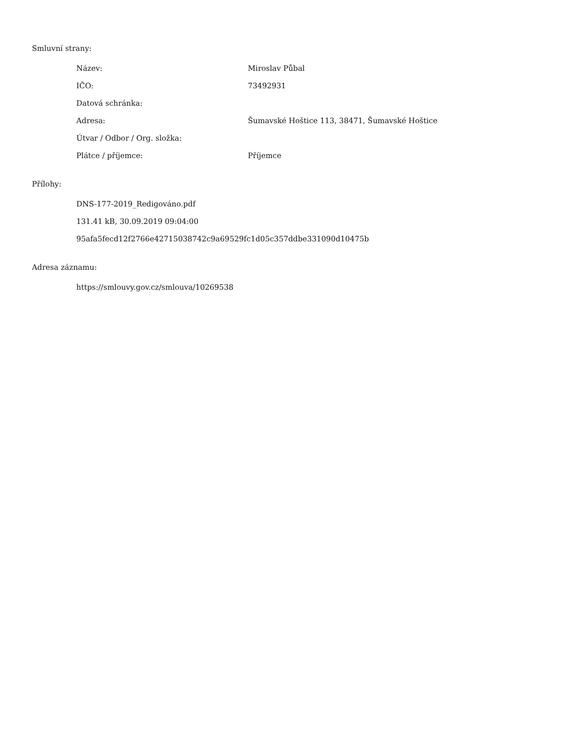Smluvní strany:
| Název: | Miroslav Půbal |
| IČO: | 73492931 |
| Datová schránka: | |
| Adresa: | Šumavské Hoštice 113, 38471, Šumavské Hoštice |
| Útvar / Odbor / Org. složka: | |
| Plátce / příjemce: | Příjemce |
Přílohy:
DNS-177-2019_Redigováno.pdf
131.41 kB, 30.09.2019 09:04:00
95afa5fecd12f2766e42715038742c9a69529fc1d05c357ddbe331090d10475b
Adresa záznamu:
https://smlouvy.gov.cz/smlouva/10269538